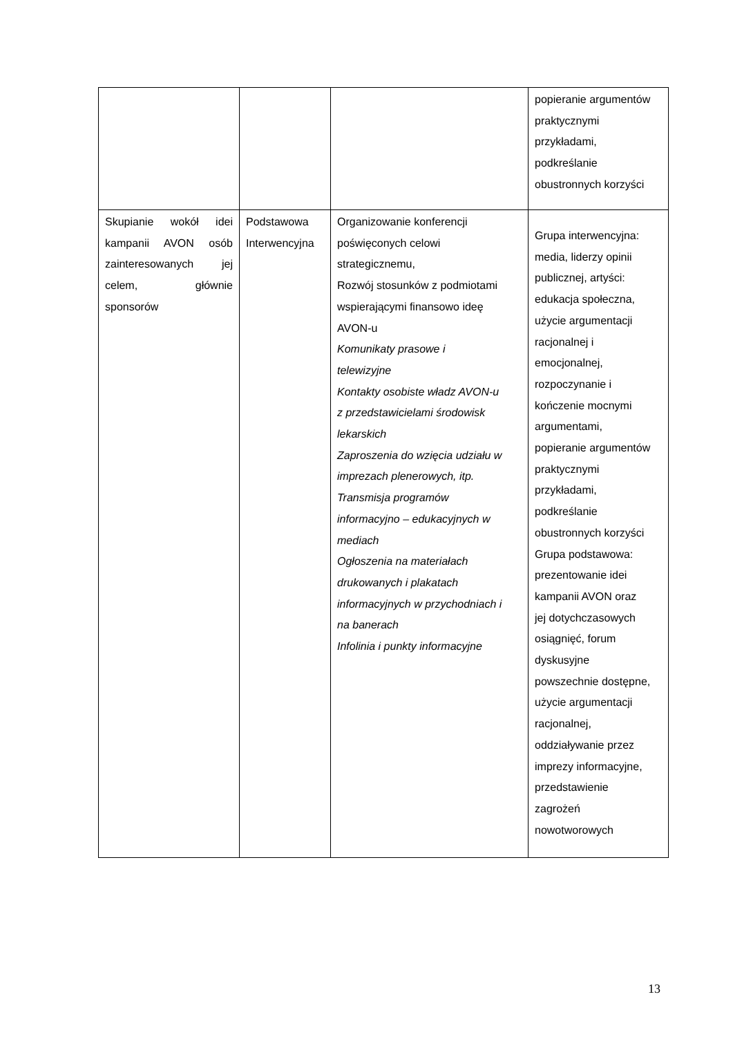| | | | popieranie argumentów praktycznymi przykładami, podkreślanie obustronnych korzyści |
| Skupianie wokół idei kampanii AVON osób zainteresowanych jej celem, głównie sponsorów | Podstawowa Interwencyjna | Organizowanie konferencji poświęconych celowi strategicznemu, Rozwój stosunków z podmiotami wspierającymi finansowo ideę AVON-u Komunikaty prasowe i telewizyjne Kontakty osobiste władz AVON-u z przedstawicielami środowisk lekarskich Zaproszenia do wzięcia udziału w imprezach plenerowych, itp. Transmisja programów informacyjno – edukacyjnych w mediach Ogłoszenia na materiałach drukowanych i plakatach informacyjnych w przychodniach i na banerach Infolinia i punkty informacyjne | Grupa interwencyjna: media, liderzy opinii publicznej, artyści: edukacja społeczna, użycie argumentacji racjonalnej i emocjonalnej, rozpoczynanie i kończenie mocnymi argumentami, popieranie argumentów praktycznymi przykładami, podkreślanie obustronnych korzyści Grupa podstawowa: prezentowanie idei kampanii AVON oraz jej dotychczasowych osiągnięć, forum dyskusyjne powszechnie dostępne, użycie argumentacji racjonalnej, oddziaływanie przez imprezy informacyjne, przedstawienie zagrożeń nowotworowych |
13